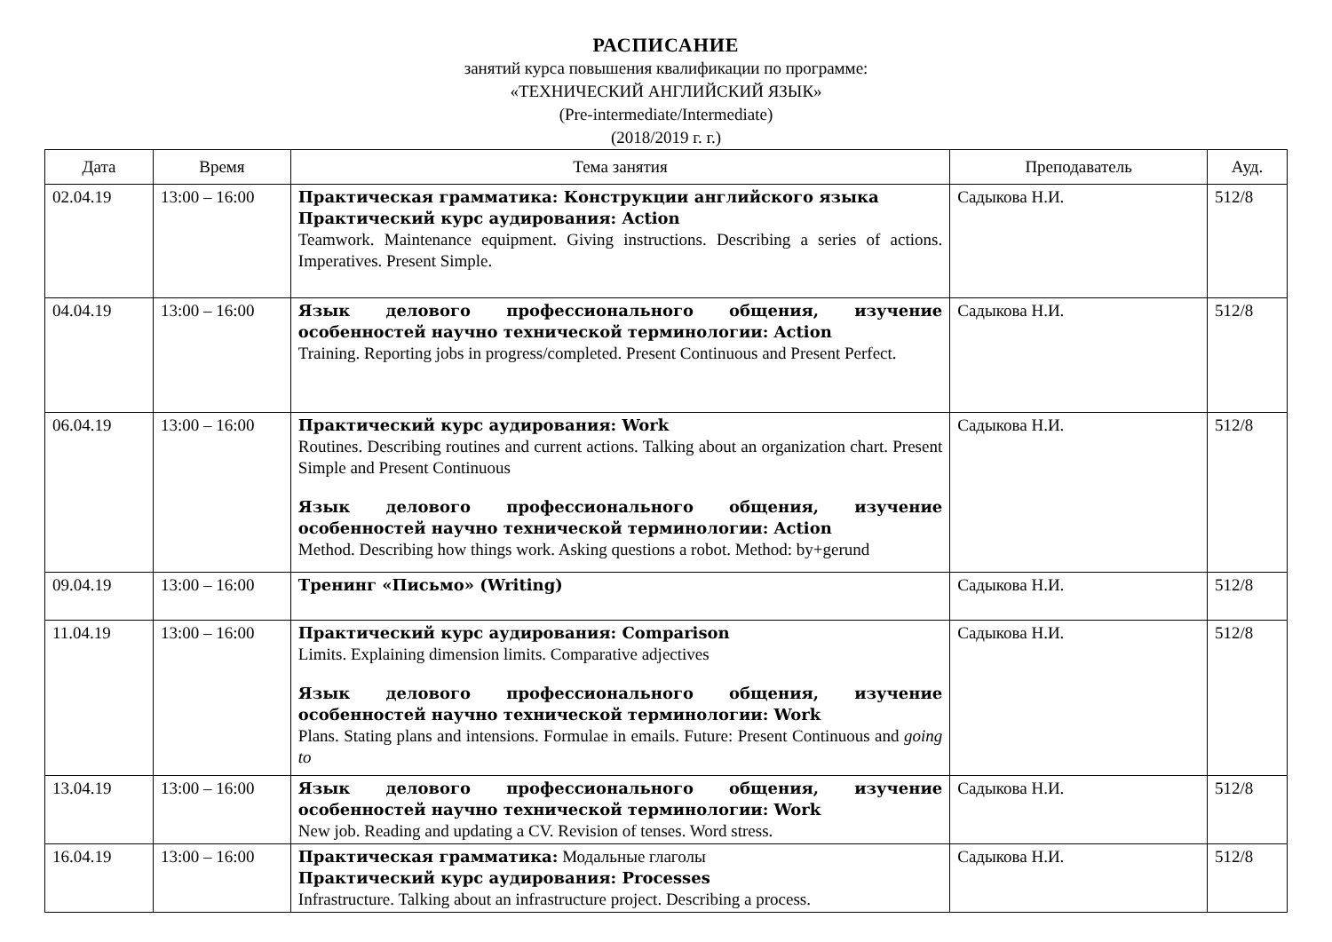РАСПИСАНИЕ
занятий курса повышения квалификации по программе:
«ТЕХНИЧЕСКИЙ АНГЛИЙСКИЙ ЯЗЫК»
(Pre-intermediate/Intermediate)
(2018/2019 г. г.)
| Дата | Время | Тема занятия | Преподаватель | Ауд. |
| --- | --- | --- | --- | --- |
| 02.04.19 | 13:00 – 16:00 | Практическая грамматика: Конструкции английского языка Практический курс аудирования: Action Teamwork. Maintenance equipment. Giving instructions. Describing a series of actions. Imperatives. Present Simple. | Садыкова Н.И. | 512/8 |
| 04.04.19 | 13:00 – 16:00 | Язык делового профессионального общения, изучение особенностей научно технической терминологии: Action Training. Reporting jobs in progress/completed. Present Continuous and Present Perfect. | Садыкова Н.И. | 512/8 |
| 06.04.19 | 13:00 – 16:00 | Практический курс аудирования: Work Routines. Describing routines and current actions. Talking about an organization chart. Present Simple and Present Continuous Язык делового профессионального общения, изучение особенностей научно технической терминологии: Action Method. Describing how things work. Asking questions a robot. Method: by+gerund | Садыкова Н.И. | 512/8 |
| 09.04.19 | 13:00 – 16:00 | Тренинг «Письмо» (Writing) | Садыкова Н.И. | 512/8 |
| 11.04.19 | 13:00 – 16:00 | Практический курс аудирования: Comparison Limits. Explaining dimension limits. Comparative adjectives Язык делового профессионального общения, изучение особенностей научно технической терминологии: Work Plans. Stating plans and intensions. Formulae in emails. Future: Present Continuous and going to | Садыкова Н.И. | 512/8 |
| 13.04.19 | 13:00 – 16:00 | Язык делового профессионального общения, изучение особенностей научно технической терминологии: Work New job. Reading and updating a CV. Revision of tenses. Word stress. | Садыкова Н.И. | 512/8 |
| 16.04.19 | 13:00 – 16:00 | Практическая грамматика: Модальные глаголы Практический курс аудирования: Processes Infrastructure. Talking about an infrastructure project. Describing a process. | Садыкова Н.И. | 512/8 |